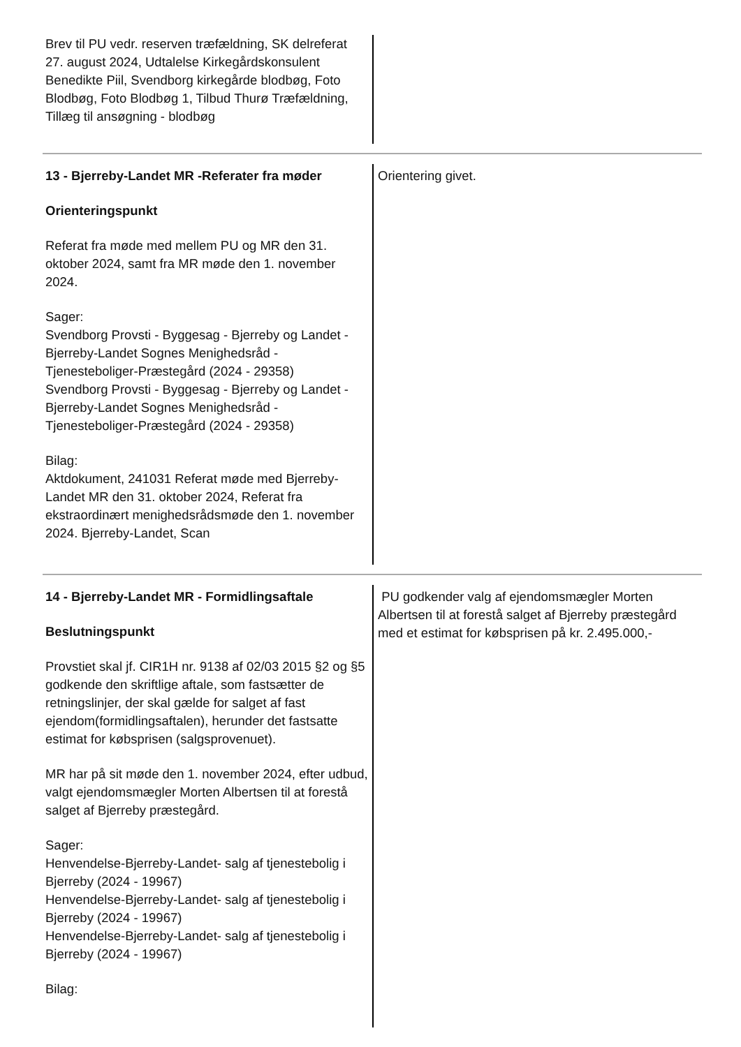Brev til PU vedr. reserven træfældning, SK delreferat 27. august 2024, Udtalelse Kirkegårdskonsulent Benedikte Piil, Svendborg kirkegårde blodbøg, Foto Blodbøg, Foto Blodbøg 1, Tilbud Thurø Træfældning, Tillæg til ansøgning - blodbøg
13 - Bjerreby-Landet MR -Referater fra møder
Orienteringspunkt
Referat fra møde med mellem PU og MR den 31. oktober 2024, samt fra MR møde den 1. november 2024.
Sager:
Svendborg Provsti - Byggesag - Bjerreby og Landet - Bjerreby-Landet Sognes Menighedsråd - Tjenesteboliger-Præstegård (2024 - 29358)
Svendborg Provsti - Byggesag - Bjerreby og Landet - Bjerreby-Landet Sognes Menighedsråd - Tjenesteboliger-Præstegård (2024 - 29358)
Bilag:
Aktdokument, 241031 Referat møde med Bjerreby-Landet MR den 31. oktober 2024, Referat fra ekstraordinært menighedsrådsmøde den 1. november 2024. Bjerreby-Landet, Scan
Orientering givet.
14 - Bjerreby-Landet MR - Formidlingsaftale
Beslutningspunkt
Provstiet skal jf. CIR1H nr. 9138 af 02/03 2015 §2 og §5 godkende den skriftlige aftale, som fastsætter de retningslinjer, der skal gælde for salget af fast ejendom(formidlingsaftalen), herunder det fastsatte estimat for købsprisen (salgsprovenuet).
MR har på sit møde den 1. november 2024, efter udbud, valgt ejendomsmægler Morten Albertsen til at forestå salget af Bjerreby præstegård.
Sager:
Henvendelse-Bjerreby-Landet- salg af tjenestebolig i Bjerreby (2024 - 19967)
Henvendelse-Bjerreby-Landet- salg af tjenestebolig i Bjerreby (2024 - 19967)
Henvendelse-Bjerreby-Landet- salg af tjenestebolig i Bjerreby (2024 - 19967)
Bilag:
PU godkender valg af ejendomsmægler Morten Albertsen til at forestå salget af Bjerreby præstegård med et estimat for købsprisen på kr. 2.495.000,-